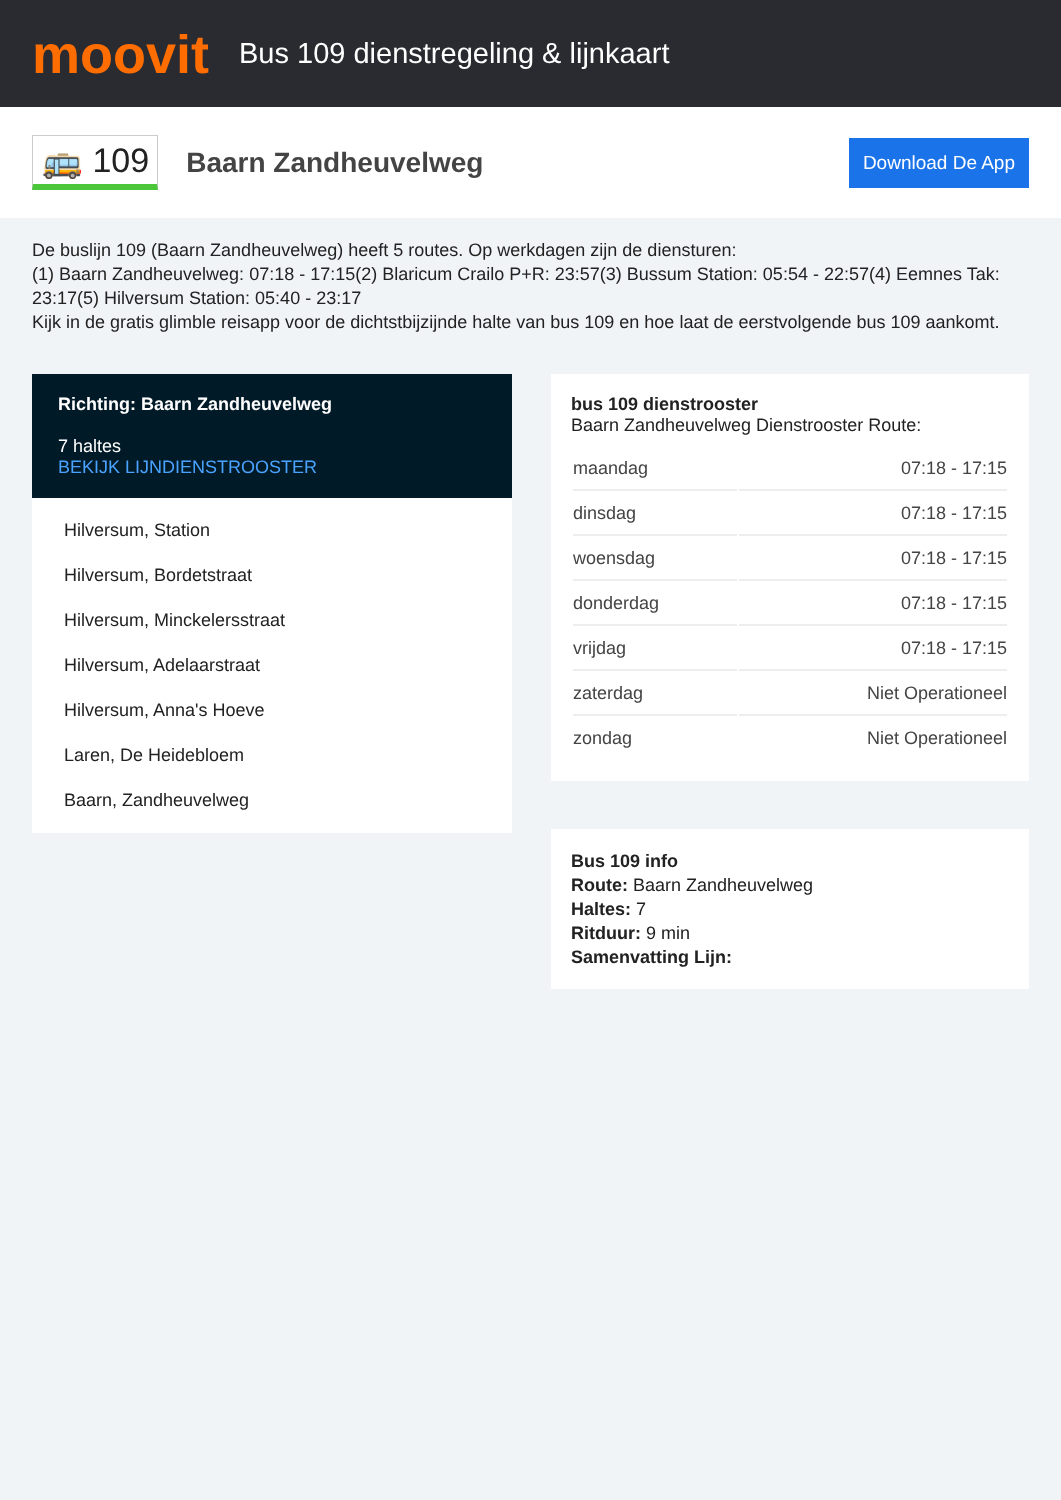moovit
Bus 109 dienstregeling & lijnkaart
🚌 109
Baarn Zandheuvelweg
Download De App
De buslijn 109 (Baarn Zandheuvelweg) heeft 5 routes. Op werkdagen zijn de diensturen:
(1) Baarn Zandheuvelweg: 07:18 - 17:15(2) Blaricum Crailo P+R: 23:57(3) Bussum Station: 05:54 - 22:57(4) Eemnes Tak: 23:17(5) Hilversum Station: 05:40 - 23:17
Kijk in de gratis glimble reisapp voor de dichtstbijzijnde halte van bus 109 en hoe laat de eerstvolgende bus 109 aankomt.
Richting: Baarn Zandheuvelweg
7 haltes
BEKIJK LIJNDIENSTROOSTER
Hilversum, Station
Hilversum, Bordetstraat
Hilversum, Minckelersstraat
Hilversum, Adelaarstraat
Hilversum, Anna's Hoeve
Laren, De Heidebloem
Baarn, Zandheuvelweg
bus 109 dienstrooster
Baarn Zandheuvelweg Dienstrooster Route:
| maandag | 07:18 - 17:15 |
| dinsdag | 07:18 - 17:15 |
| woensdag | 07:18 - 17:15 |
| donderdag | 07:18 - 17:15 |
| vrijdag | 07:18 - 17:15 |
| zaterdag | Niet Operationeel |
| zondag | Niet Operationeel |
Bus 109 info
Route: Baarn Zandheuvelweg
Haltes: 7
Ritduur: 9 min
Samenvatting Lijn: